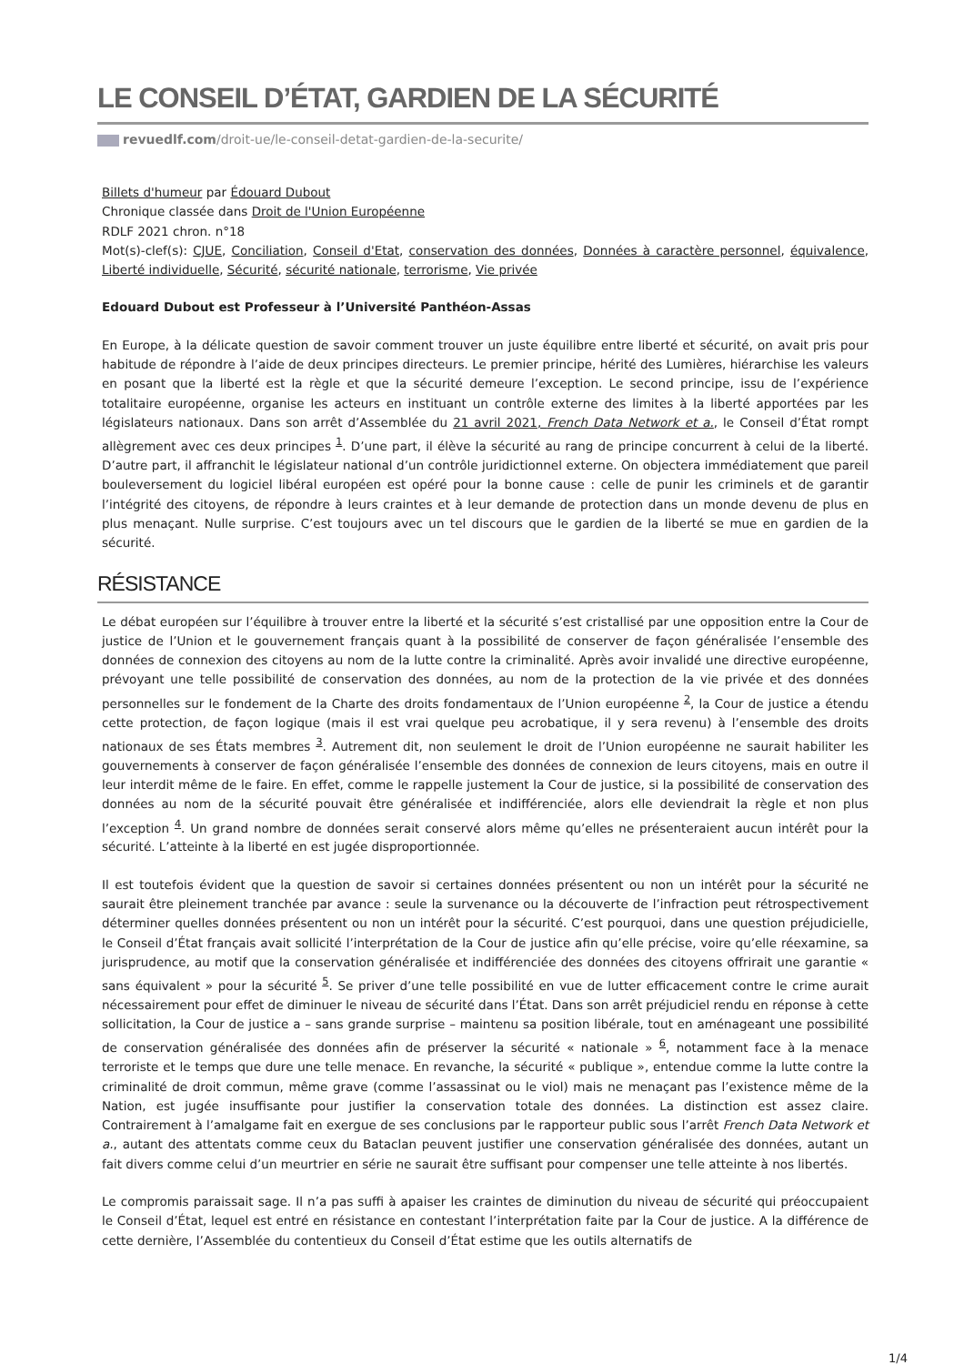LE CONSEIL D’ÉTAT, GARDIEN DE LA SÉCURITÉ
revuedlf.com/droit-ue/le-conseil-detat-gardien-de-la-securite/
Billets d'humeur par Édouard Dubout
Chronique classée dans Droit de l'Union Européenne
RDLF 2021 chron. n°18
Mot(s)-clef(s): CJUE, Conciliation, Conseil d'Etat, conservation des données, Données à caractère personnel, équivalence, Liberté individuelle, Sécurité, sécurité nationale, terrorisme, Vie privée
Edouard Dubout est Professeur à l’Université Panthéon-Assas
En Europe, à la délicate question de savoir comment trouver un juste équilibre entre liberté et sécurité, on avait pris pour habitude de répondre à l’aide de deux principes directeurs. Le premier principe, hérité des Lumières, hiérarchise les valeurs en posant que la liberté est la règle et que la sécurité demeure l’exception. Le second principe, issu de l’expérience totalitaire européenne, organise les acteurs en instituant un contrôle externe des limites à la liberté apportées par les législateurs nationaux. Dans son arrêt d’Assemblée du 21 avril 2021, French Data Network et a., le Conseil d’État rompt allègrement avec ces deux principes <sup>1</sup>. D’une part, il élève la sécurité au rang de principe concurrent à celui de la liberté. D’autre part, il affranchit le législateur national d’un contrôle juridictionnel externe. On objectera immédiatement que pareil bouleversement du logiciel libéral européen est opéré pour la bonne cause : celle de punir les criminels et de garantir l’intégrité des citoyens, de répondre à leurs craintes et à leur demande de protection dans un monde devenu de plus en plus menaçant. Nulle surprise. C’est toujours avec un tel discours que le gardien de la liberté se mue en gardien de la sécurité.
RÉSISTANCE
Le débat européen sur l’équilibre à trouver entre la liberté et la sécurité s’est cristallisé par une opposition entre la Cour de justice de l’Union et le gouvernement français quant à la possibilité de conserver de façon généralisée l’ensemble des données de connexion des citoyens au nom de la lutte contre la criminalité. Après avoir invalidé une directive européenne, prévoyant une telle possibilité de conservation des données, au nom de la protection de la vie privée et des données personnelles sur le fondement de la Charte des droits fondamentaux de l’Union européenne <sup>2</sup>, la Cour de justice a étendu cette protection, de façon logique (mais il est vrai quelque peu acrobatique, il y sera revenu) à l’ensemble des droits nationaux de ses États membres <sup>3</sup>. Autrement dit, non seulement le droit de l’Union européenne ne saurait habiliter les gouvernements à conserver de façon généralisée l’ensemble des données de connexion de leurs citoyens, mais en outre il leur interdit même de le faire. En effet, comme le rappelle justement la Cour de justice, si la possibilité de conservation des données au nom de la sécurité pouvait être généralisée et indifférenciée, alors elle deviendrait la règle et non plus l’exception <sup>4</sup>. Un grand nombre de données serait conservé alors même qu’elles ne présenteraient aucun intérêt pour la sécurité. L’atteinte à la liberté en est jugée disproportionnée.
Il est toutefois évident que la question de savoir si certaines données présentent ou non un intérêt pour la sécurité ne saurait être pleinement tranchée par avance : seule la survenance ou la découverte de l’infraction peut rétrospectivement déterminer quelles données présentent ou non un intérêt pour la sécurité. C’est pourquoi, dans une question préjudicielle, le Conseil d’État français avait sollicité l’interprétation de la Cour de justice afin qu’elle précise, voire qu’elle réexamine, sa jurisprudence, au motif que la conservation généralisée et indifférenciée des données des citoyens offrirait une garantie « sans équivalent » pour la sécurité <sup>5</sup>. Se priver d’une telle possibilité en vue de lutter efficacement contre le crime aurait nécessairement pour effet de diminuer le niveau de sécurité dans l’État. Dans son arrêt préjudiciel rendu en réponse à cette sollicitation, la Cour de justice a – sans grande surprise – maintenu sa position libérale, tout en aménageant une possibilité de conservation généralisée des données afin de préserver la sécurité « nationale » <sup>6</sup>, notamment face à la menace terroriste et le temps que dure une telle menace. En revanche, la sécurité « publique », entendue comme la lutte contre la criminalité de droit commun, même grave (comme l’assassinat ou le viol) mais ne menaçant pas l’existence même de la Nation, est jugée insuffisante pour justifier la conservation totale des données. La distinction est assez claire. Contrairement à l’amalgame fait en exergue de ses conclusions par le rapporteur public sous l’arrêt French Data Network et a., autant des attentats comme ceux du Bataclan peuvent justifier une conservation généralisée des données, autant un fait divers comme celui d’un meurtrier en série ne saurait être suffisant pour compenser une telle atteinte à nos libertés.
Le compromis paraissait sage. Il n’a pas suffi à apaiser les craintes de diminution du niveau de sécurité qui préoccupaient le Conseil d’État, lequel est entré en résistance en contestant l’interprétation faite par la Cour de justice. A la différence de cette dernière, l’Assemblée du contentieux du Conseil d’État estime que les outils alternatifs de
1/4